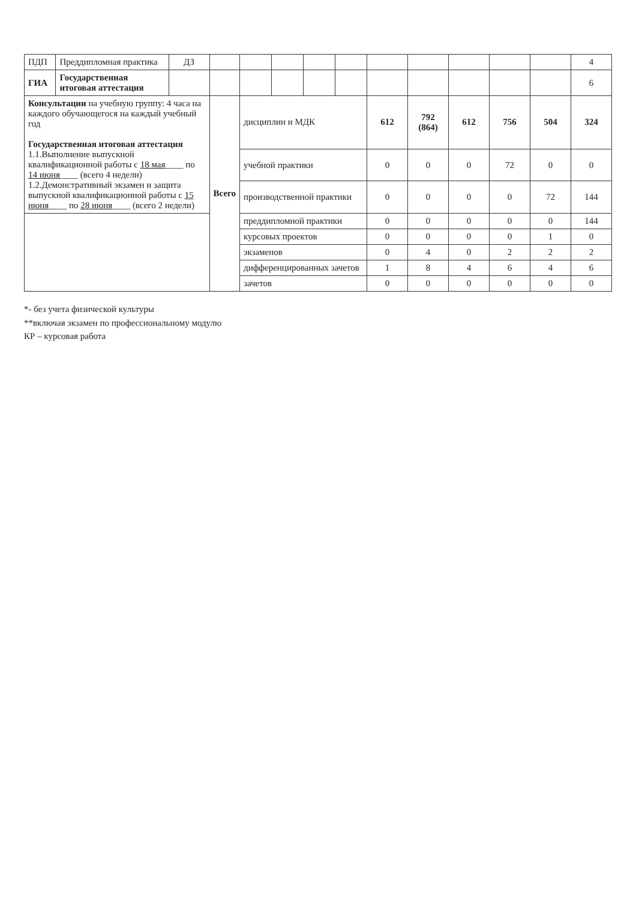| ПДП | Преддипломная практика | ДЗ | | | | | | | | | | | 4 |
| ГИА | Государственная итоговая аттестация | | | | | | | | | | | | 6 |
| Консультации на учебную группу: 4 часа на каждого обучающегося на каждый учебный год Государственная итоговая аттестация 1.1.Выполнение выпускной квалификационной работы с 18 мая ____ по 14 июня ____ (всего 4 недели) 1.2.Демонстративный экзамен и защита выпускной квалификационной работы с 15 июня ____ по 28 июня ____ (всего 2 недели) | | | Всего | дисциплин и МДК | | | | 612 | 792 (864) | 612 | 756 | 504 | 324 |
| | | | | учебной практики | | | | 0 | 0 | 0 | 72 | 0 | 0 |
| | | | | производственной практики | | | | 0 | 0 | 0 | 0 | 72 | 144 |
| | | | | преддипломной практики | | | | 0 | 0 | 0 | 0 | 0 | 144 |
| | | | | курсовых проектов | | | | 0 | 0 | 0 | 0 | 1 | 0 |
| | | | | экзаменов | | | | 0 | 4 | 0 | 2 | 2 | 2 |
| | | | | дифференцированных зачетов | | | | 1 | 8 | 4 | 6 | 4 | 6 |
| | | | | зачетов | | | | 0 | 0 | 0 | 0 | 0 | 0 |
*- без учета физической культуры
**включая экзамен по профессиональному модулю
КР – курсовая работа